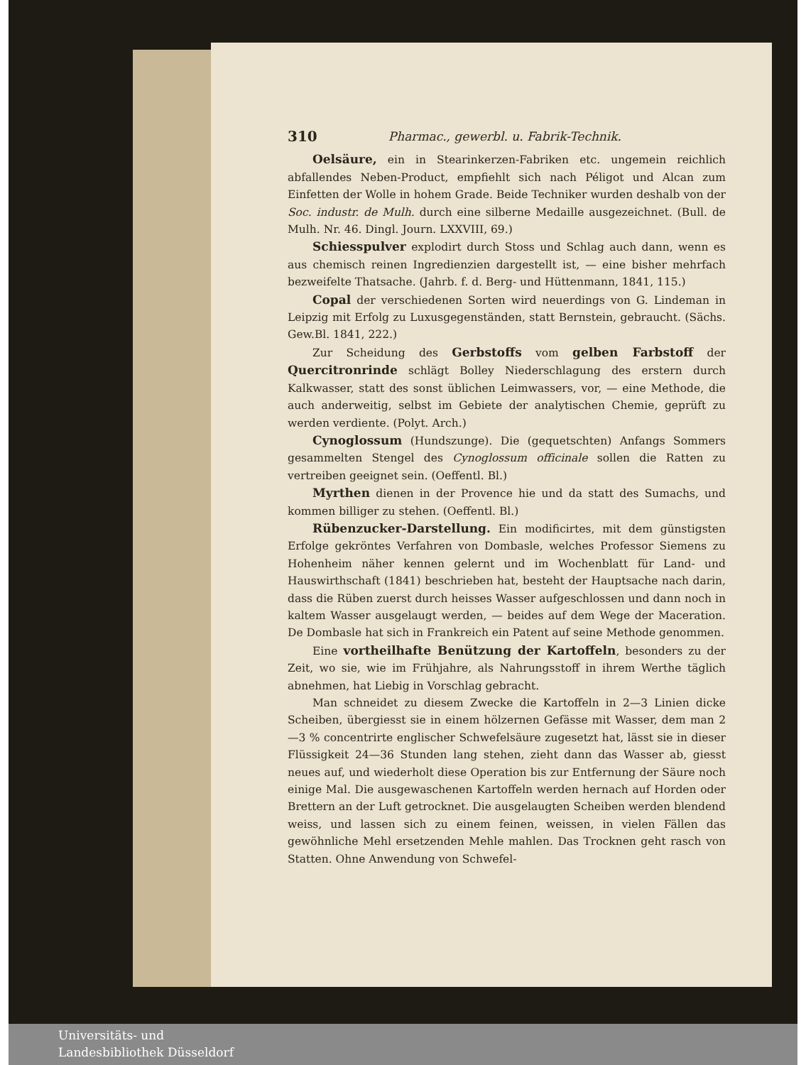310 Pharmac., gewerbl. u. Fabrik-Technik.
Oelsäure, ein in Stearinkerzen-Fabriken etc. ungemein reichlich abfallendes Neben-Product, empfiehlt sich nach Péligot und Alcan zum Einfetten der Wolle in hohem Grade. Beide Techniker wurden deshalb von der Soc. industr. de Mulh. durch eine silberne Medaille ausgezeichnet. (Bull. de Mulh. Nr. 46. Dingl. Journ. LXXVIII, 69.)
Schiesspulver explodirt durch Stoss und Schlag auch dann, wenn es aus chemisch reinen Ingredienzien dargestellt ist, — eine bisher mehrfach bezweifelte Thatsache. (Jahrb. f. d. Berg- und Hüttenmann, 1841, 115.)
Copal der verschiedenen Sorten wird neuerdings von G. Lindeman in Leipzig mit Erfolg zu Luxusgegenständen, statt Bernstein, gebraucht. (Sächs. Gew.Bl. 1841, 222.)
Zur Scheidung des Gerbstoffs vom gelben Farbstoff der Quercitronrinde schlägt Bolley Niederschlagung des erstern durch Kalkwasser, statt des sonst üblichen Leimwassers, vor, — eine Methode, die auch anderweitig, selbst im Gebiete der analytischen Chemie, geprüft zu werden verdiente. (Polyt. Arch.)
Cynoglossum (Hundszunge). Die (gequetschten) Anfangs Sommers gesammelten Stengel des Cynoglossum officinale sollen die Ratten zu vertreiben geeignet sein. (Oeffentl. Bl.)
Myrthen dienen in der Provence hie und da statt des Sumachs, und kommen billiger zu stehen. (Oeffentl. Bl.)
Rübenzucker-Darstellung. Ein modificirtes, mit dem günstigsten Erfolge gekröntes Verfahren von Dombasle, welches Professor Siemens zu Hohenheim näher kennen gelernt und im Wochenblatt für Land- und Hauswirthschaft (1841) beschrieben hat, besteht der Hauptsache nach darin, dass die Rüben zuerst durch heisses Wasser aufgeschlossen und dann noch in kaltem Wasser ausgelaugt werden, — beides auf dem Wege der Maceration. De Dombasle hat sich in Frankreich ein Patent auf seine Methode genommen.
Eine vortheilhafte Benützung der Kartoffeln, besonders zu der Zeit, wo sie, wie im Frühjahre, als Nahrungsstoff in ihrem Werthe täglich abnehmen, hat Liebig in Vorschlag gebracht.
Man schneidet zu diesem Zwecke die Kartoffeln in 2—3 Linien dicke Scheiben, übergiesst sie in einem hölzernen Gefässe mit Wasser, dem man 2—3 % concentrirte englischer Schwefelsäure zugesetzt hat, lässt sie in dieser Flüssigkeit 24—36 Stunden lang stehen, zieht dann das Wasser ab, giesst neues auf, und wiederholt diese Operation bis zur Entfernung der Säure noch einige Mal. Die ausgewaschenen Kartoffeln werden hernach auf Horden oder Brettern an der Luft getrocknet. Die ausgelaugten Scheiben werden blendend weiss, und lassen sich zu einem feinen, weissen, in vielen Fällen das gewöhnliche Mehl ersetzenden Mehle mahlen. Das Trocknen geht rasch von Statten. Ohne Anwendung von Schwefel-
Universitäts- und
Landesbibliothek Düsseldorf